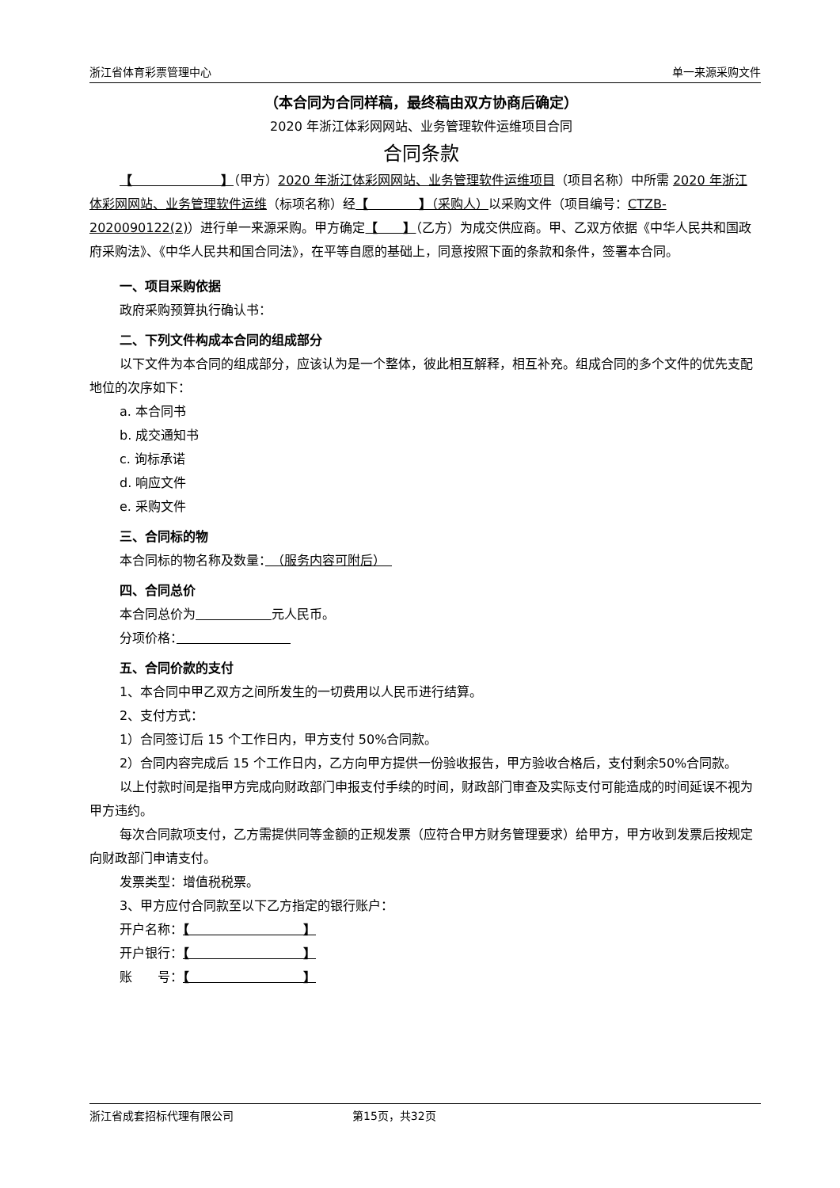浙江省体育彩票管理中心 单一来源采购文件
（本合同为合同样稿，最终稿由双方协商后确定）
2020 年浙江体彩网网站、业务管理软件运维项目合同
合同条款
【　　　　　　　】（甲方）2020 年浙江体彩网网站、业务管理软件运维项目（项目名称）中所需 2020 年浙江体彩网网站、业务管理软件运维（标项名称）经【　　　　】（采购人）以采购文件（项目编号：CTZB-2020090122(2)）进行单一来源采购。甲方确定【　　】（乙方）为成交供应商。甲、乙双方依据《中华人民共和国政府采购法》、《中华人民共和国合同法》，在平等自愿的基础上，同意按照下面的条款和条件，签署本合同。
一、项目采购依据
政府采购预算执行确认书：
二、下列文件构成本合同的组成部分
以下文件为本合同的组成部分，应该认为是一个整体，彼此相互解释，相互补充。组成合同的多个文件的优先支配地位的次序如下：
a. 本合同书
b. 成交通知书
c. 询标承诺
d. 响应文件
e. 采购文件
三、合同标的物
本合同标的物名称及数量：　（服务内容可附后）　
四、合同总价
本合同总价为　　　　　　 元人民币。
分项价格：　　　　　　　　　
五、合同价款的支付
1、本合同中甲乙双方之间所发生的一切费用以人民币进行结算。
2、支付方式：
1）合同签订后 15 个工作日内，甲方支付 50%合同款。
2）合同内容完成后 15 个工作日内，乙方向甲方提供一份验收报告，甲方验收合格后，支付剩余50%合同款。
以上付款时间是指甲方完成向财政部门申报支付手续的时间，财政部门审查及实际支付可能造成的时间延误不视为甲方违约。
每次合同款项支付，乙方需提供同等金额的正规发票（应符合甲方财务管理要求）给甲方，甲方收到发票后按规定向财政部门申请支付。
发票类型：增值税税票。
3、甲方应付合同款至以下乙方指定的银行账户：
开户名称：【　　　　　　　　　】
开户银行：【　　　　　　　　　】
账　　号：【　　　　　　　　　】
浙江省成套招标代理有限公司 第15页，共32页